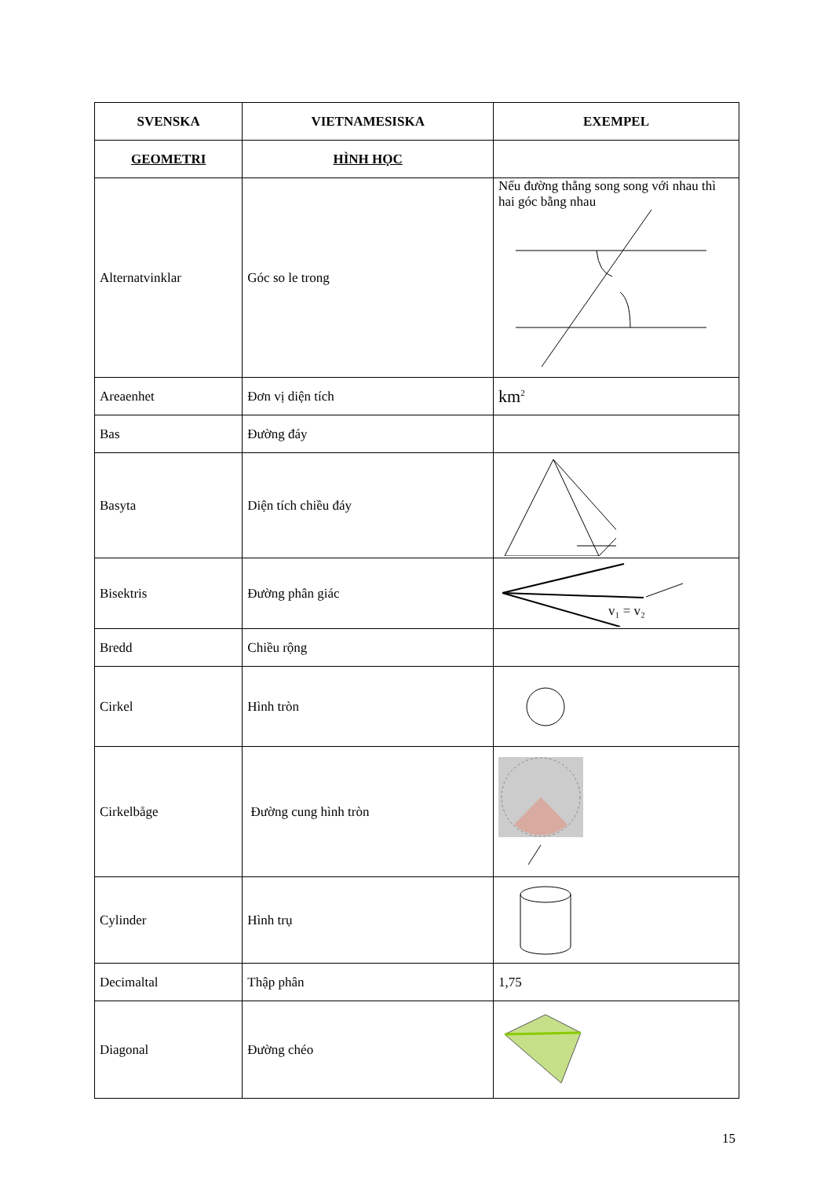| SVENSKA | VIETNAMESISKA | EXEMPEL |
| --- | --- | --- |
| GEOMETRI | HÌNH HỌC | |
| Alternatvinklar | Góc so le trong | Nếu đường thẳng song song với nhau thì hai góc bằng nhau |
| Areaenhet | Đơn vị diện tích | km<sup>2</sup> |
| Bas | Đường đáy | |
| Basyta | Diện tích chiều đáy | |
| Bisektris | Đường phân giác | v₁ = v₂ |
| Bredd | Chiều rộng | |
| Cirkel | Hình tròn | |
| Cirkelbåge | Đường cung hình tròn | |
| Cylinder | Hình trụ | |
| Decimaltal | Thập phân | 1,75 |
| Diagonal | Đường chéo | |
15